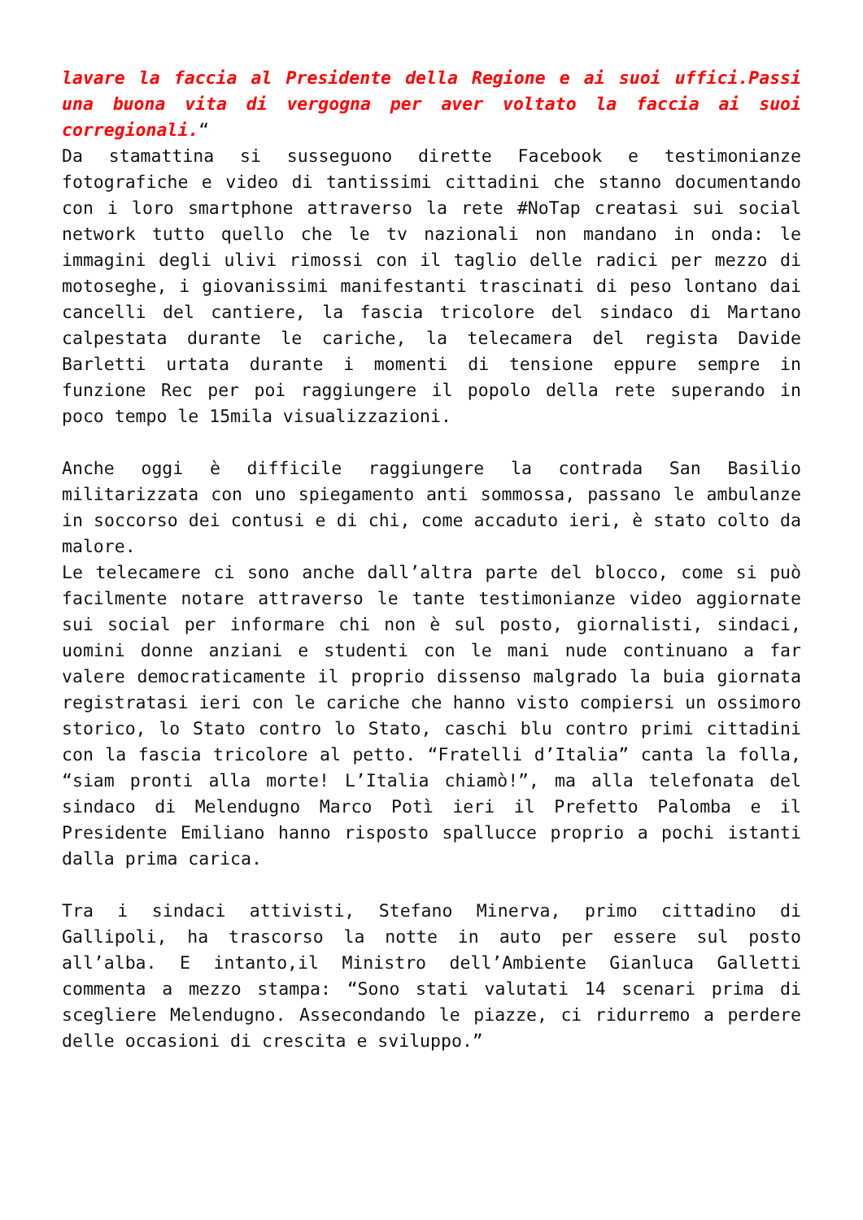lavare la faccia al Presidente della Regione e ai suoi uffici.Passi una buona vita di vergogna per aver voltato la faccia ai suoi corregionali.“
Da stamattina si susseguono dirette Facebook e testimonianze fotografiche e video di tantissimi cittadini che stanno documentando con i loro smartphone attraverso la rete #NoTap creatasi sui social network tutto quello che le tv nazionali non mandano in onda: le immagini degli ulivi rimossi con il taglio delle radici per mezzo di motoseghe, i giovanissimi manifestanti trascinati di peso lontano dai cancelli del cantiere, la fascia tricolore del sindaco di Martano calpestata durante le cariche, la telecamera del regista Davide Barletti urtata durante i momenti di tensione eppure sempre in funzione Rec per poi raggiungere il popolo della rete superando in poco tempo le 15mila visualizzazioni.
Anche oggi è difficile raggiungere la contrada San Basilio militarizzata con uno spiegamento anti sommossa, passano le ambulanze in soccorso dei contusi e di chi, come accaduto ieri, è stato colto da malore.
Le telecamere ci sono anche dall’altra parte del blocco, come si può facilmente notare attraverso le tante testimonianze video aggiornate sui social per informare chi non è sul posto, giornalisti, sindaci, uomini donne anziani e studenti con le mani nude continuano a far valere democraticamente il proprio dissenso malgrado la buia giornata registratasi ieri con le cariche che hanno visto compiersi un ossimoro storico, lo Stato contro lo Stato, caschi blu contro primi cittadini con la fascia tricolore al petto. “Fratelli d’Italia” canta la folla, “siam pronti alla morte! L’Italia chiamò!”, ma alla telefonata del sindaco di Melendugno Marco Potì ieri il Prefetto Palomba e il Presidente Emiliano hanno risposto spallucce proprio a pochi istanti dalla prima carica.
Tra i sindaci attivisti, Stefano Minerva, primo cittadino di Gallipoli, ha trascorso la notte in auto per essere sul posto all’alba. E intanto,il Ministro dell’Ambiente Gianluca Galletti commenta a mezzo stampa: “Sono stati valutati 14 scenari prima di scegliere Melendugno. Assecondando le piazze, ci ridurremo a perdere delle occasioni di crescita e sviluppo.”